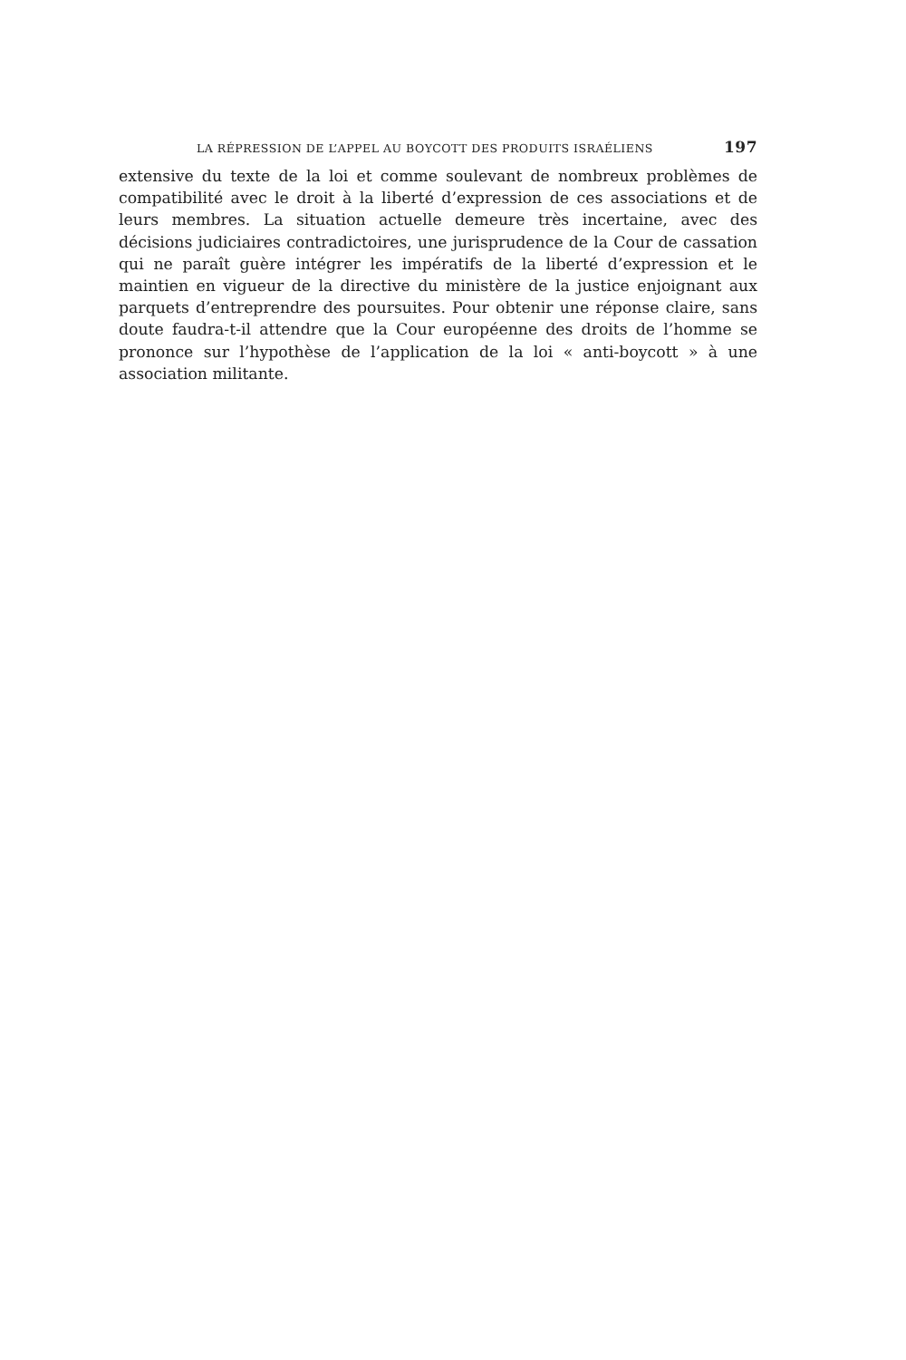LA RÉPRESSION DE L’APPEL AU BOYCOTT DES PRODUITS ISRAÉLIENS 197
extensive du texte de la loi et comme soulevant de nombreux problèmes de compatibilité avec le droit à la liberté d’expression de ces associations et de leurs membres. La situation actuelle demeure très incertaine, avec des décisions judiciaires contradictoires, une jurisprudence de la Cour de cassation qui ne paraît guère intégrer les impératifs de la liberté d’expression et le maintien en vigueur de la directive du ministère de la justice enjoignant aux parquets d’entreprendre des poursuites. Pour obtenir une réponse claire, sans doute faudra-t-il attendre que la Cour européenne des droits de l’homme se prononce sur l’hypothèse de l’application de la loi « anti-boycott » à une association militante.